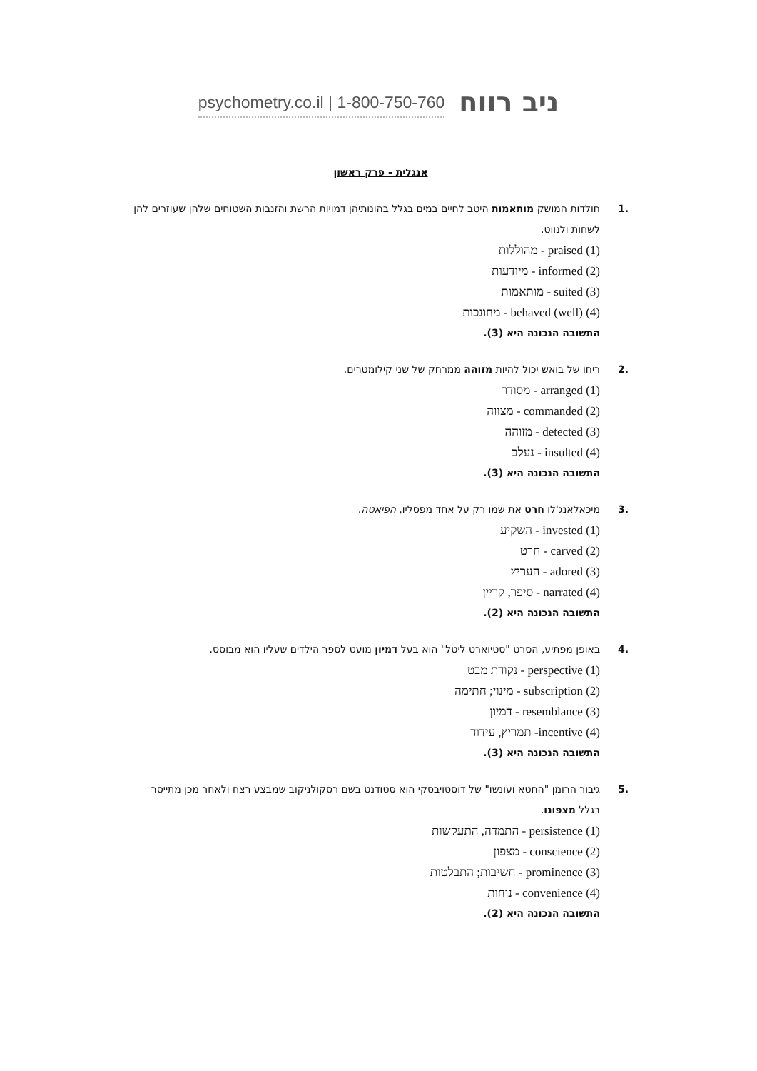psychometry.co.il | 1-800-750-760 ניב רווח
אנגלית - פרק ראשון
.1 חולדות המושק מותאמות היטב לחיים במים בגלל בהונותיהן דמויות הרשת והזנבות השטוחים שלהן שעוזרים להן לשחות ולנווט.
(1) praised - מהוללות
(2) informed - מיודעות
(3) suited - מותאמות
(4) (well) behaved - מחונכות
התשובה הנכונה היא (3).
.2 ריחו של בואש יכול להיות מזוהה ממרחק של שני קילומטרים.
(1) arranged - מסודר
(2) commanded - מצווה
(3) detected - מזוהה
(4) insulted - נעלב
התשובה הנכונה היא (3).
.3 מיכאלאנג'לו חרט את שמו רק על אחד מפסליו, הפיאטה.
(1) invested - השקיע
(2) carved - חרט
(3) adored - העריץ
(4) narrated - סיפר, קריין
התשובה הנכונה היא (2).
.4 באופן מפתיע, הסרט "סטיוארט ליטל" הוא בעל דמיון מועט לספר הילדים שעליו הוא מבוסס.
(1) perspective - נקודת מבט
(2) subscription - מינוי; חתימה
(3) resemblance - דמיון
(4) incentive- תמריץ, עידוד
התשובה הנכונה היא (3).
.5 גיבור הרומן "החטא ועונשו" של דוסטויבסקי הוא סטודנט בשם רסקולניקוב שמבצע רצח ולאחר מכן מתייסר בגלל מצפונו.
(1) persistence - התמדה, התעקשות
(2) conscience - מצפון
(3) prominence - חשיבות; התבלטות
(4) convenience - נוחות
התשובה הנכונה היא (2).